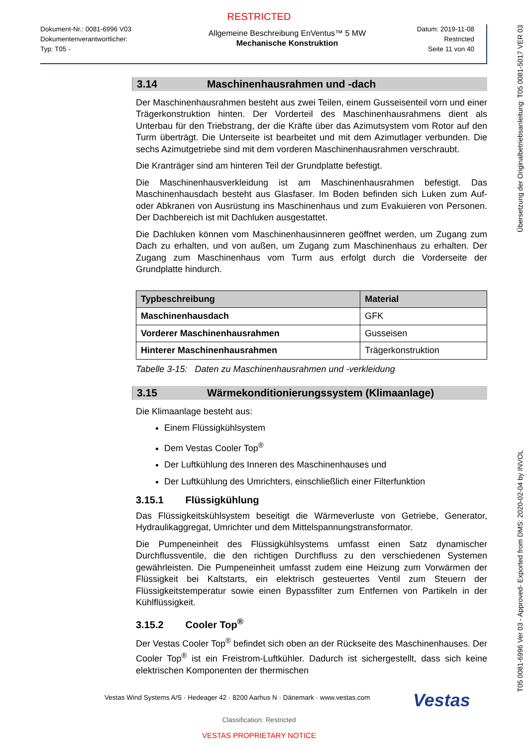RESTRICTED
Dokument-Nr.: 0081-6996 V03
Dokumentenverantwortlicher:
Typ: T05 -
Allgemeine Beschreibung EnVentus™ 5 MW
Mechanische Konstruktion
Datum: 2019-11-08
Restricted
Seite 11 von 40
3.14 Maschinenhausrahmen und -dach
Der Maschinenhausrahmen besteht aus zwei Teilen, einem Gusseisenteil vorn und einer Trägerkonstruktion hinten. Der Vorderteil des Maschinenhausrahmens dient als Unterbau für den Triebstrang, der die Kräfte über das Azimutsystem vom Rotor auf den Turm überträgt. Die Unterseite ist bearbeitet und mit dem Azimutlager verbunden. Die sechs Azimutgetriebe sind mit dem vorderen Maschinenhausrahmen verschraubt.
Die Kranträger sind am hinteren Teil der Grundplatte befestigt.
Die Maschinenhausverkleidung ist am Maschinenhausrahmen befestigt. Das Maschinenhausdach besteht aus Glasfaser. Im Boden befinden sich Luken zum Auf- oder Abkranen von Ausrüstung ins Maschinenhaus und zum Evakuieren von Personen. Der Dachbereich ist mit Dachluken ausgestattet.
Die Dachluken können vom Maschinenhausinneren geöffnet werden, um Zugang zum Dach zu erhalten, und von außen, um Zugang zum Maschinenhaus zu erhalten. Der Zugang zum Maschinenhaus vom Turm aus erfolgt durch die Vorderseite der Grundplatte hindurch.
| Typbeschreibung | Material |
| --- | --- |
| Maschinenhausdach | GFK |
| Vorderer Maschinenhausrahmen | Gusseisen |
| Hinterer Maschinenhausrahmen | Trägerkonstruktion |
Tabelle 3-15: Daten zu Maschinenhausrahmen und -verkleidung
3.15 Wärmekonditionierungssystem (Klimaanlage)
Die Klimaanlage besteht aus:
Einem Flüssigkühlsystem
Dem Vestas Cooler Top<sup>®</sup>
Der Luftkühlung des Inneren des Maschinenhauses und
Der Luftkühlung des Umrichters, einschließlich einer Filterfunktion
3.15.1 Flüssigkühlung
Das Flüssigkeitskühlsystem beseitigt die Wärmeverluste von Getriebe, Generator, Hydraulikaggregat, Umrichter und dem Mittelspannungstransformator.
Die Pumpeneinheit des Flüssigkühlsystems umfasst einen Satz dynamischer Durchflussventile, die den richtigen Durchfluss zu den verschiedenen Systemen gewährleisten. Die Pumpeneinheit umfasst zudem eine Heizung zum Vorwärmen der Flüssigkeit bei Kaltstarts, ein elektrisch gesteuertes Ventil zum Steuern der Flüssigkeitstemperatur sowie einen Bypassfilter zum Entfernen von Partikeln in der Kühlflüssigkeit.
3.15.2 Cooler Top<sup>®</sup>
Der Vestas Cooler Top<sup>®</sup> befindet sich oben an der Rückseite des Maschinenhauses. Der Cooler Top<sup>®</sup> ist ein Freistrom-Luftkühler. Dadurch ist sichergestellt, dass sich keine elektrischen Komponenten der thermischen
Vestas Wind Systems A/S · Hedeager 42 · 8200 Aarhus N · Dänemark · www.vestas.com Vestas
Classification: Restricted
VESTAS PROPRIETARY NOTICE
Übersetzung der Originalbetriebsanleitung: T05 0081-5017 VER 03
T05 0081-6996 Ver 03 - Approved- Exported from DMS: 2020-02-04 by INVOL